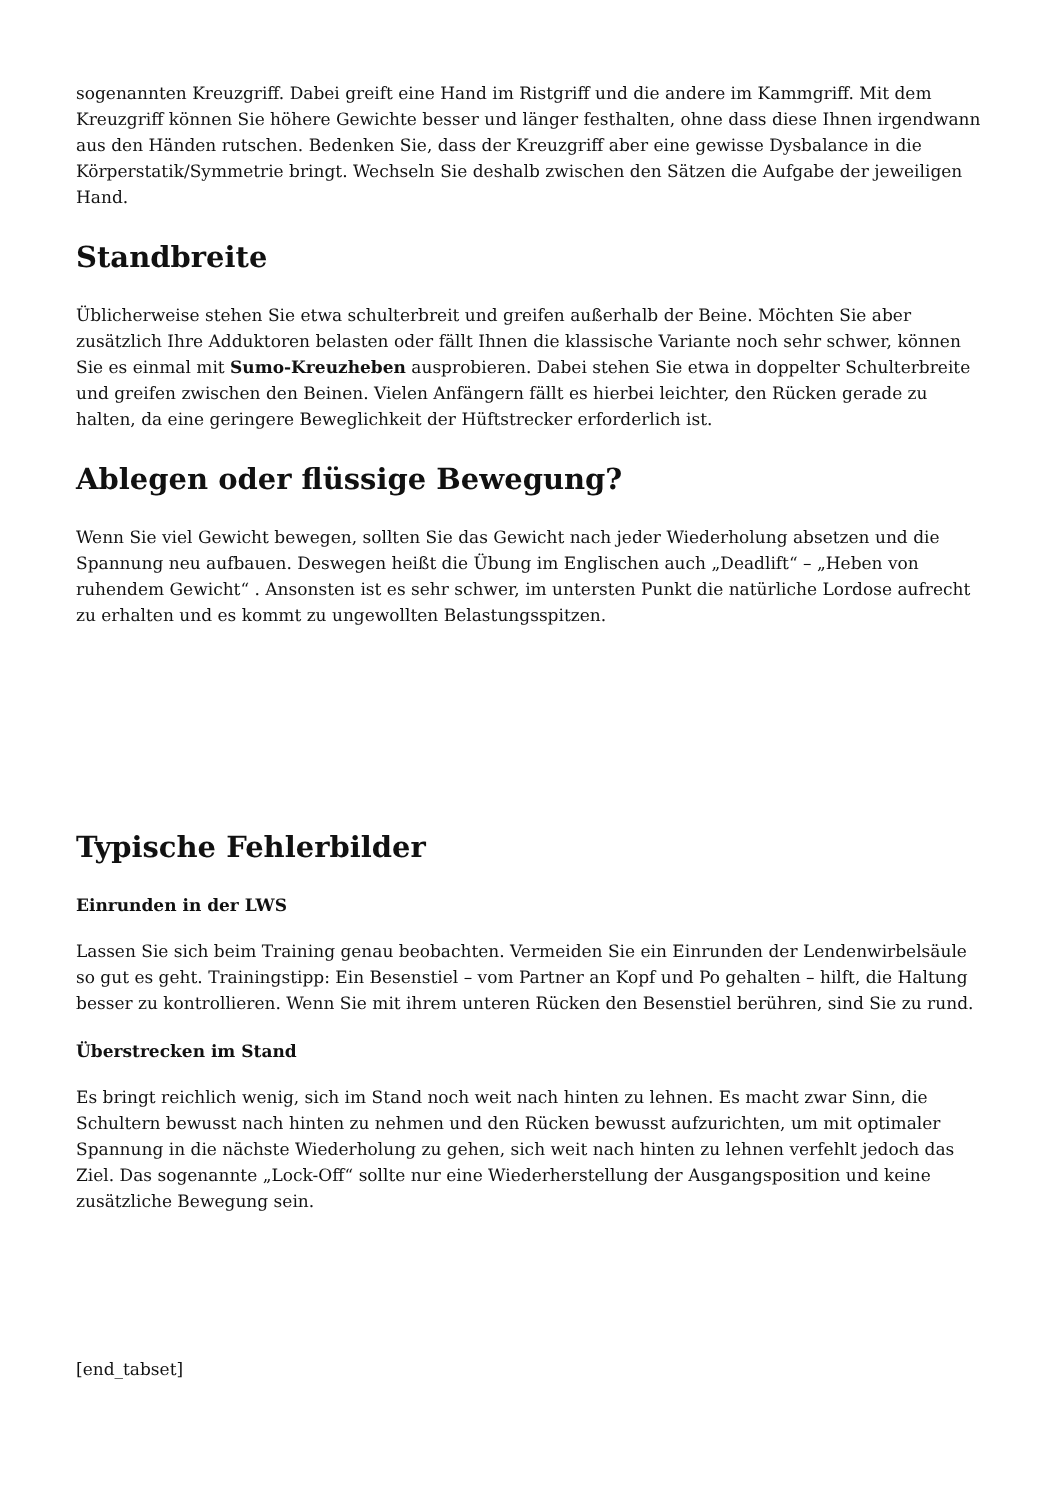sogenannten Kreuzgriff. Dabei greift eine Hand im Ristgriff und die andere im Kammgriff. Mit dem Kreuzgriff können Sie höhere Gewichte besser und länger festhalten, ohne dass diese Ihnen irgendwann aus den Händen rutschen. Bedenken Sie, dass der Kreuzgriff aber eine gewisse Dysbalance in die Körperstatik/Symmetrie bringt. Wechseln Sie deshalb zwischen den Sätzen die Aufgabe der jeweiligen Hand.
Standbreite
Üblicherweise stehen Sie etwa schulterbreit und greifen außerhalb der Beine. Möchten Sie aber zusätzlich Ihre Adduktoren belasten oder fällt Ihnen die klassische Variante noch sehr schwer, können Sie es einmal mit Sumo-Kreuzheben ausprobieren. Dabei stehen Sie etwa in doppelter Schulterbreite und greifen zwischen den Beinen. Vielen Anfängern fällt es hierbei leichter, den Rücken gerade zu halten, da eine geringere Beweglichkeit der Hüftstrecker erforderlich ist.
Ablegen oder flüssige Bewegung?
Wenn Sie viel Gewicht bewegen, sollten Sie das Gewicht nach jeder Wiederholung absetzen und die Spannung neu aufbauen. Deswegen heißt die Übung im Englischen auch „Deadlift“ – „Heben von ruhendem Gewicht“ . Ansonsten ist es sehr schwer, im untersten Punkt die natürliche Lordose aufrecht zu erhalten und es kommt zu ungewollten Belastungsspitzen.
Typische Fehlerbilder
Einrunden in der LWS
Lassen Sie sich beim Training genau beobachten. Vermeiden Sie ein Einrunden der Lendenwirbelsäule so gut es geht. Trainingstipp: Ein Besenstiel – vom Partner an Kopf und Po gehalten – hilft, die Haltung besser zu kontrollieren. Wenn Sie mit ihrem unteren Rücken den Besenstiel berühren, sind Sie zu rund.
Überstrecken im Stand
Es bringt reichlich wenig, sich im Stand noch weit nach hinten zu lehnen. Es macht zwar Sinn, die Schultern bewusst nach hinten zu nehmen und den Rücken bewusst aufzurichten, um mit optimaler Spannung in die nächste Wiederholung zu gehen, sich weit nach hinten zu lehnen verfehlt jedoch das Ziel. Das sogenannte „Lock-Off“ sollte nur eine Wiederherstellung der Ausgangsposition und keine zusätzliche Bewegung sein.
[end_tabset]